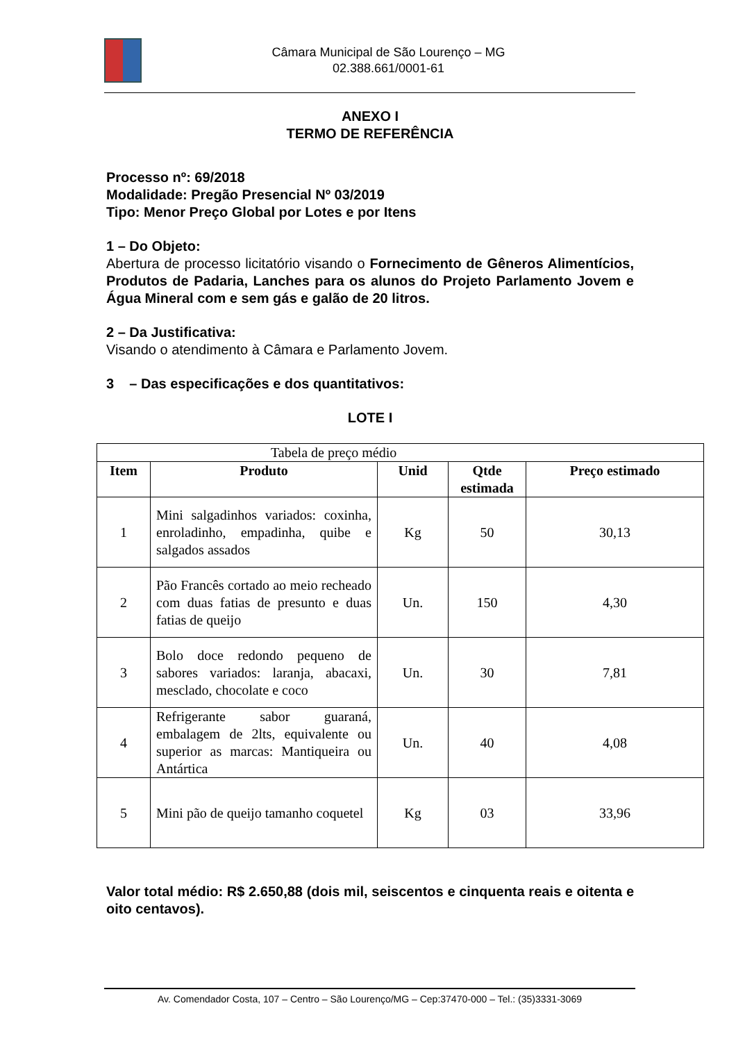Câmara Municipal de São Lourenço – MG
02.388.661/0001-61
ANEXO I
TERMO DE REFERÊNCIA
Processo nº: 69/2018
Modalidade: Pregão Presencial Nº 03/2019
Tipo: Menor Preço Global por Lotes e por Itens
1 – Do Objeto:
Abertura de processo licitatório visando o Fornecimento de Gêneros Alimentícios, Produtos de Padaria, Lanches para os alunos do Projeto Parlamento Jovem e Água Mineral com e sem gás e galão de 20 litros.
2 – Da Justificativa:
Visando o atendimento à Câmara e Parlamento Jovem.
3 – Das especificações e dos quantitativos:
LOTE I
| Tabela de preço médio | | | | |
| Item | Produto | Unid | Qtde estimada | Preço estimado |
| 1 | Mini salgadinhos variados: coxinha, enroladinho, empadinha, quibe e salgados assados | Kg | 50 | 30,13 |
| 2 | Pão Francês cortado ao meio recheado com duas fatias de presunto e duas fatias de queijo | Un. | 150 | 4,30 |
| 3 | Bolo doce redondo pequeno de sabores variados: laranja, abacaxi, mesclado, chocolate e coco | Un. | 30 | 7,81 |
| 4 | Refrigerante sabor guaraná, embalagem de 2lts, equivalente ou superior as marcas: Mantiqueira ou Antártica | Un. | 40 | 4,08 |
| 5 | Mini pão de queijo tamanho coquetel | Kg | 03 | 33,96 |
Valor total médio: R$ 2.650,88 (dois mil, seiscentos e cinquenta reais e oitenta e oito centavos).
Av. Comendador Costa, 107 – Centro – São Lourenço/MG – Cep:37470-000 – Tel.: (35)3331-3069